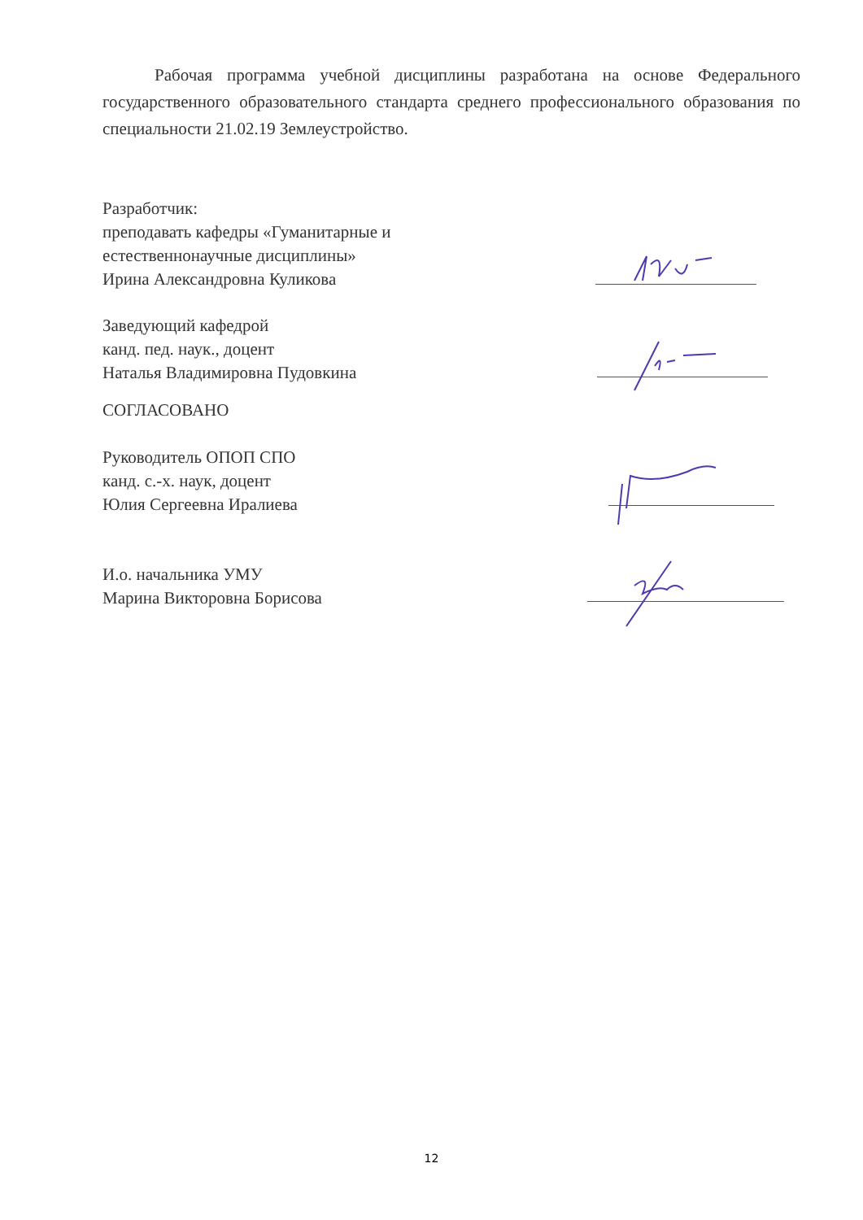Рабочая программа учебной дисциплины разработана на основе Федерального государственного образовательного стандарта среднего профессионального образования по специальности 21.02.19 Землеустройство.
Разработчик:
преподавать кафедры «Гуманитарные и
естественнонаучные дисциплины»
Ирина Александровна Куликова
Заведующий кафедрой
канд. пед. наук., доцент
Наталья Владимировна Пудовкина
СОГЛАСОВАНО
Руководитель ОПОП СПО
канд. с.-х. наук, доцент
Юлия Сергеевна Иралиева
И.о. начальника УМУ
Марина Викторовна Борисова
12